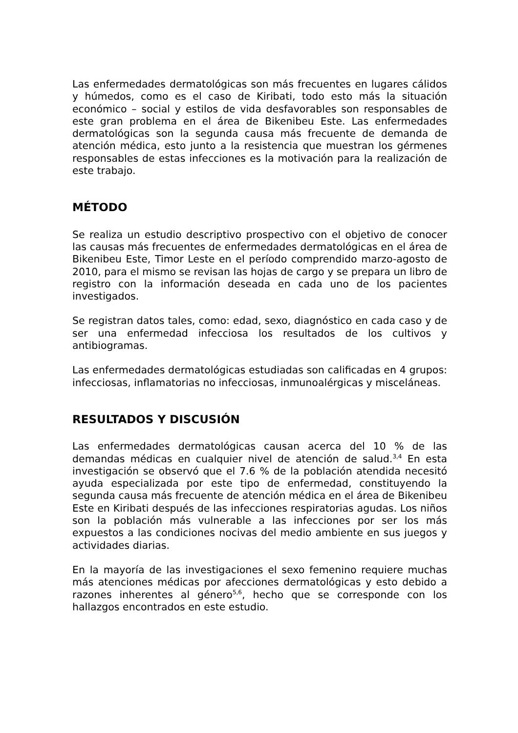Las enfermedades dermatológicas son más frecuentes en lugares cálidos y húmedos, como es el caso de Kiribati, todo esto más la situación económico – social y estilos de vida desfavorables son responsables de este gran problema en el área de Bikenibeu Este. Las enfermedades dermatológicas son la segunda causa más frecuente de demanda de atención médica, esto junto a la resistencia que muestran los gérmenes responsables de estas infecciones es la motivación para la realización de este trabajo.
MÉTODO
Se realiza un estudio descriptivo prospectivo con el objetivo de conocer las causas más frecuentes de enfermedades dermatológicas en el área de Bikenibeu Este, Timor Leste en el período comprendido marzo-agosto de 2010, para el mismo se revisan las hojas de cargo y se prepara un libro de registro con la información deseada en cada uno de los pacientes investigados.
Se registran datos tales, como: edad, sexo, diagnóstico en cada caso y de ser una enfermedad infecciosa los resultados de los cultivos y antibiogramas.
Las enfermedades dermatológicas estudiadas son calificadas en 4 grupos: infecciosas, inflamatorias no infecciosas, inmunoalérgicas y misceláneas.
RESULTADOS Y DISCUSIÓN
Las enfermedades dermatológicas causan acerca del 10 % de las demandas médicas en cualquier nivel de atención de salud.<sup>3,4</sup> En esta investigación se observó que el 7.6 % de la población atendida necesitó ayuda especializada por este tipo de enfermedad, constituyendo la segunda causa más frecuente de atención médica en el área de Bikenibeu Este en Kiribati después de las infecciones respiratorias agudas. Los niños son la población más vulnerable a las infecciones por ser los más expuestos a las condiciones nocivas del medio ambiente en sus juegos y actividades diarias.
En la mayoría de las investigaciones el sexo femenino requiere muchas más atenciones médicas por afecciones dermatológicas y esto debido a razones inherentes al género<sup>5,6</sup>, hecho que se corresponde con los hallazgos encontrados en este estudio.